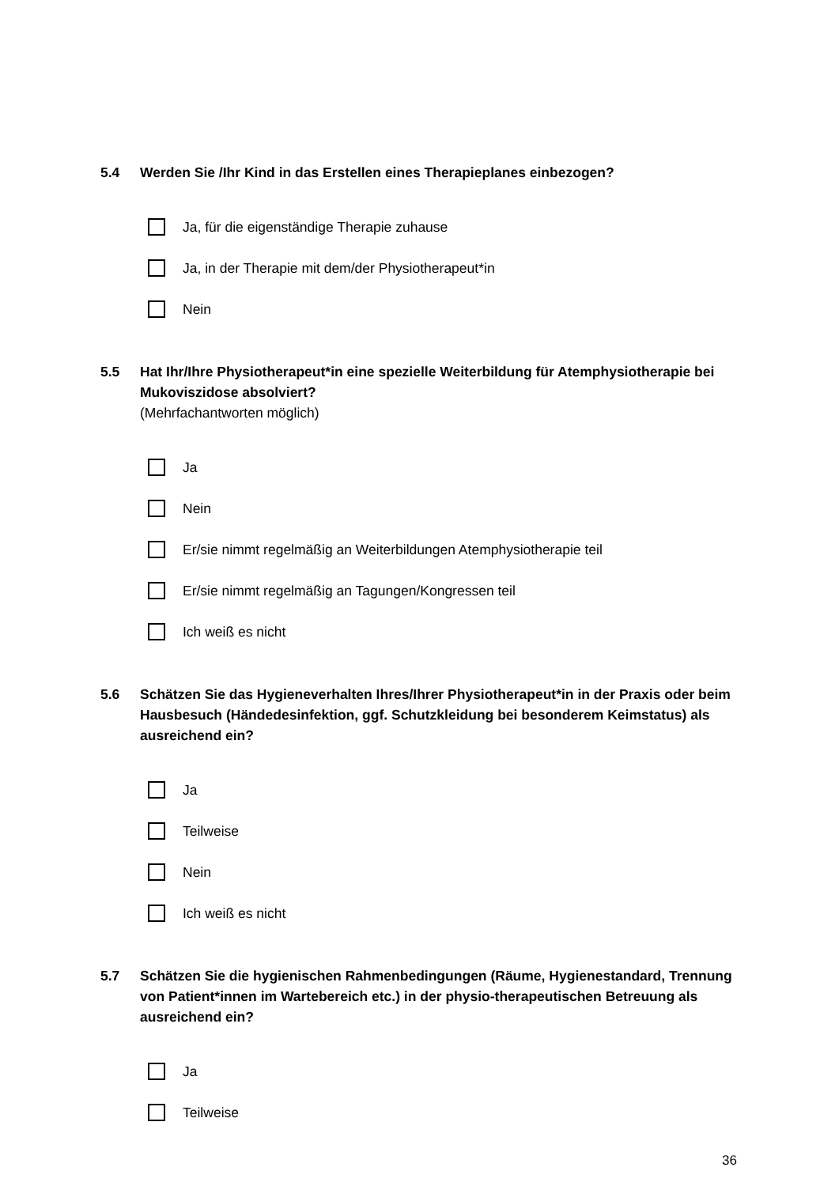5.4 Werden Sie /Ihr Kind in das Erstellen eines Therapieplanes einbezogen?
Ja, für die eigenständige Therapie zuhause
Ja, in der Therapie mit dem/der Physiotherapeut*in
Nein
5.5 Hat Ihr/Ihre Physiotherapeut*in eine spezielle Weiterbildung für Atemphysiotherapie bei Mukoviszidose absolviert?
(Mehrfachantworten möglich)
Ja
Nein
Er/sie nimmt regelmäßig an Weiterbildungen Atemphysiotherapie teil
Er/sie nimmt regelmäßig an Tagungen/Kongressen teil
Ich weiß es nicht
5.6 Schätzen Sie das Hygieneverhalten Ihres/Ihrer Physiotherapeut*in in der Praxis oder beim Hausbesuch (Händedesinfektion, ggf. Schutzkleidung bei besonderem Keimstatus) als ausreichend ein?
Ja
Teilweise
Nein
Ich weiß es nicht
5.7 Schätzen Sie die hygienischen Rahmenbedingungen (Räume, Hygienestandard, Trennung von Patient*innen im Wartebereich etc.) in der physio-therapeutischen Betreuung als ausreichend ein?
Ja
Teilweise
36